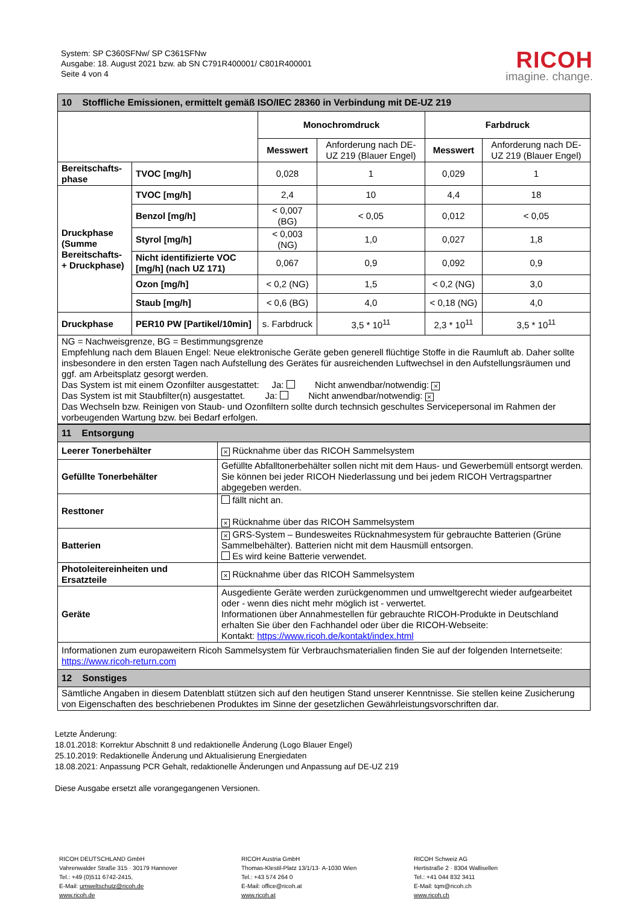System: SP C360SFNw/ SP C361SFNw
Ausgabe: 18. August 2021 bzw. ab SN C791R400001/ C801R400001
Seite 4 von 4
RICOH
imagine. change.
| 10 Stoffliche Emissionen, ermittelt gemäß ISO/IEC 28360 in Verbindung mit DE-UZ 219 | | | | | |
| | | Monochromdruck | | Farbdruck | |
| | | Messwert | Anforderung nach DE-UZ 219 (Blauer Engel) | Messwert | Anforderung nach DE-UZ 219 (Blauer Engel) |
| Bereitschafts-phase | TVOC [mg/h] | 0,028 | 1 | 0,029 | 1 |
| Druckphase (Summe Bereitschafts- + Druckphase) | TVOC [mg/h] | 2,4 | 10 | 4,4 | 18 |
| | Benzol [mg/h] | < 0,007 (BG) | < 0,05 | 0,012 | < 0,05 |
| | Styrol [mg/h] | < 0,003 (NG) | 1,0 | 0,027 | 1,8 |
| | Nicht identifizierte VOC [mg/h] (nach UZ 171) | 0,067 | 0,9 | 0,092 | 0,9 |
| | Ozon [mg/h] | < 0,2 (NG) | 1,5 | < 0,2 (NG) | 3,0 |
| | Staub [mg/h] | < 0,6 (BG) | 4,0 | < 0,18 (NG) | 4,0 |
| Druckphase | PER10 PW [Partikel/10min] | s. Farbdruck | 3,5 * 10<sup>11</sup> | 2,3 * 10<sup>11</sup> | 3,5 * 10<sup>11</sup> |
| NG = Nachweisgrenze, BG = Bestimmungsgrenze Empfehlung nach dem Blauen Engel: Neue elektronische Geräte geben generell flüchtige Stoffe in die Raumluft ab. Daher sollte insbesondere in den ersten Tagen nach Aufstellung des Gerätes für ausreichenden Luftwechsel in den Aufstellungsräumen und ggf. am Arbeitsplatz gesorgt werden. Das System ist mit einem Ozonfilter ausgestattet: Ja: Nicht anwendbar/notwendig: × Das System ist mit Staubfilter(n) ausgestattet. Ja: Nicht anwendbar/notwendig: × Das Wechseln bzw. Reinigen von Staub- und Ozonfiltern sollte durch technsich geschultes Servicepersonal im Rahmen der vorbeugenden Wartung bzw. bei Bedarf erfolgen. | | | | | |
| 11 Entsorgung | |
| Leerer Tonerbehälter | × Rücknahme über das RICOH Sammelsystem |
| Gefüllte Tonerbehälter | Gefüllte Abfalltonerbehälter sollen nicht mit dem Haus- und Gewerbemüll entsorgt werden. Sie können bei jeder RICOH Niederlassung und bei jedem RICOH Vertragspartner abgegeben werden. |
| Resttoner | fällt nicht an. × Rücknahme über das RICOH Sammelsystem |
| Batterien | × GRS-System – Bundesweites Rücknahmesystem für gebrauchte Batterien (Grüne Sammelbehälter). Batterien nicht mit dem Hausmüll entsorgen. Es wird keine Batterie verwendet. |
| Photoleitereinheiten und Ersatzteile | × Rücknahme über das RICOH Sammelsystem |
| Geräte | Ausgediente Geräte werden zurückgenommen und umweltgerecht wieder aufgearbeitet oder - wenn dies nicht mehr möglich ist - verwertet. Informationen über Annahmestellen für gebrauchte RICOH-Produkte in Deutschland erhalten Sie über den Fachhandel oder über die RICOH-Webseite: Kontakt: https://www.ricoh.de/kontakt/index.html |
| Informationen zum europaweitern Ricoh Sammelsystem für Verbrauchsmaterialien finden Sie auf der folgenden Internetseite: https://www.ricoh-return.com | |
| 12 Sonstiges | |
| Sämtliche Angaben in diesem Datenblatt stützen sich auf den heutigen Stand unserer Kenntnisse. Sie stellen keine Zusicherung von Eigenschaften des beschriebenen Produktes im Sinne der gesetzlichen Gewährleistungsvorschriften dar. | |
Letzte Änderung:
18.01.2018: Korrektur Abschnitt 8 und redaktionelle Änderung (Logo Blauer Engel)
25.10.2019: Redaktionelle Änderung und Aktualisierung Energiedaten
18.08.2021: Anpassung PCR Gehalt, redaktionelle Änderungen und Anpassung auf DE-UZ 219
Diese Ausgabe ersetzt alle vorangegangenen Versionen.
RICOH DEUTSCHLAND GmbH
Vahrenwalder Straße 315 · 30179 Hannover
Tel.: +49 (0)511 6742-2415,
E-Mail: umweltschutz@ricoh.de
www.ricoh.de
RICOH Austria GmbH
Thomas-Klestil-Platz 13/1/13· A-1030 Wien
Tel.: +43 574 264 0
E-Mail: office@ricoh.at
www.ricoh.at
RICOH Schweiz AG
Hertistraße 2 · 8304 Wallisellen
Tel.: +41 044 832 3411
E-Mail: tqm@ricoh.ch
www.ricoh.ch